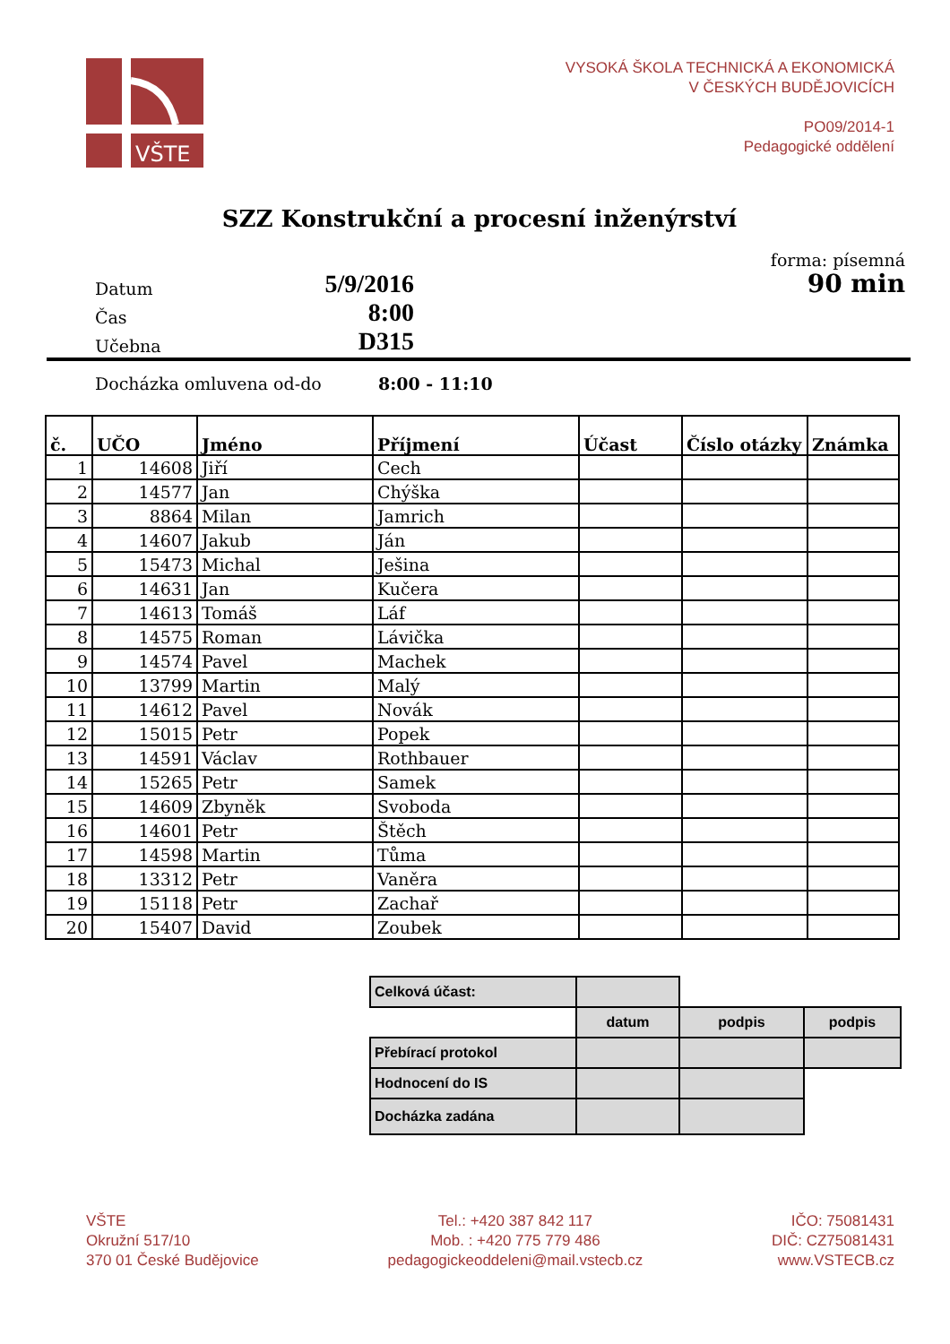VŠTE
VYSOKÁ ŠKOLA TECHNICKÁ A EKONOMICKÁ
V ČESKÝCH BUDĚJOVICÍCH
PO09/2014-1
Pedagogické oddělení
SZZ Konstrukční a procesní inženýrství
forma: písemná
Datum
5/9/2016
90 min
Čas
8:00
Učebna
D315
Docházka omluvena od-do
8:00 - 11:10
| č. | UČO | Jméno | Příjmení | Účast | Číslo otázky | Známka |
| --- | --- | --- | --- | --- | --- | --- |
| 1 | 14608 | Jiří | Cech | | | |
| 2 | 14577 | Jan | Chýška | | | |
| 3 | 8864 | Milan | Jamrich | | | |
| 4 | 14607 | Jakub | Ján | | | |
| 5 | 15473 | Michal | Ješina | | | |
| 6 | 14631 | Jan | Kučera | | | |
| 7 | 14613 | Tomáš | Láf | | | |
| 8 | 14575 | Roman | Lávička | | | |
| 9 | 14574 | Pavel | Machek | | | |
| 10 | 13799 | Martin | Malý | | | |
| 11 | 14612 | Pavel | Novák | | | |
| 12 | 15015 | Petr | Popek | | | |
| 13 | 14591 | Václav | Rothbauer | | | |
| 14 | 15265 | Petr | Samek | | | |
| 15 | 14609 | Zbyněk | Svoboda | | | |
| 16 | 14601 | Petr | Štěch | | | |
| 17 | 14598 | Martin | Tůma | | | |
| 18 | 13312 | Petr | Vaněra | | | |
| 19 | 15118 | Petr | Zachař | | | |
| 20 | 15407 | David | Zoubek | | | |
| Celková účast: | | | |
| | datum | podpis | podpis |
| Přebírací protokol | | | |
| Hodnocení do IS | | | |
| Docházka zadána | | | |
VŠTE
Okružní 517/10
370 01 České Budějovice
Tel.: +420 387 842 117
Mob. : +420 775 779 486
pedagogickeoddeleni@mail.vstecb.cz
IČO: 75081431
DIČ: CZ75081431
www.VSTECB.cz